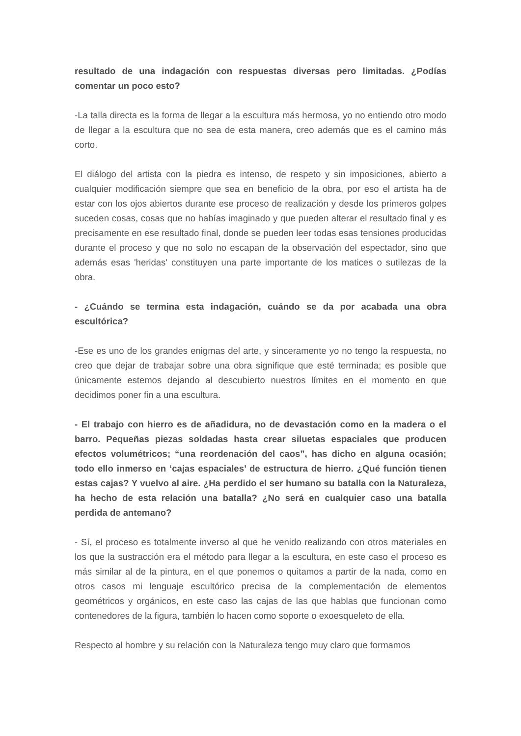resultado de una indagación con respuestas diversas pero limitadas. ¿Podías comentar un poco esto?
-La talla directa es la forma de llegar a la escultura más hermosa, yo no entiendo otro modo de llegar a la escultura que no sea de esta manera, creo además que es el camino más corto.
El diálogo del artista con la piedra es intenso, de respeto y sin imposiciones, abierto a cualquier modificación siempre que sea en beneficio de la obra, por eso el artista ha de estar con los ojos abiertos durante ese proceso de realización y desde los primeros golpes suceden cosas, cosas que no habías imaginado y que pueden alterar el resultado final y es precisamente en ese resultado final, donde se pueden leer todas esas tensiones producidas durante el proceso y que no solo no escapan de la observación del espectador, sino que además esas 'heridas' constituyen una parte importante de los matices o sutilezas de la obra.
- ¿Cuándo se termina esta indagación, cuándo se da por acabada una obra escultórica?
-Ese es uno de los grandes enigmas del arte, y sinceramente yo no tengo la respuesta, no creo que dejar de trabajar sobre una obra signifique que esté terminada; es posible que únicamente estemos dejando al descubierto nuestros límites en el momento en que decidimos poner fin a una escultura.
- El trabajo con hierro es de añadidura, no de devastación como en la madera o el barro. Pequeñas piezas soldadas hasta crear siluetas espaciales que producen efectos volumétricos; “una reordenación del caos”, has dicho en alguna ocasión; todo ello inmerso en ‘cajas espaciales’ de estructura de hierro. ¿Qué función tienen estas cajas? Y vuelvo al aire. ¿Ha perdido el ser humano su batalla con la Naturaleza, ha hecho de esta relación una batalla? ¿No será en cualquier caso una batalla perdida de antemano?
- Sí, el proceso es totalmente inverso al que he venido realizando con otros materiales en los que la sustracción era el método para llegar a la escultura, en este caso el proceso es más similar al de la pintura, en el que ponemos o quitamos a partir de la nada, como en otros casos mi lenguaje escultórico precisa de la complementación de elementos geométricos y orgánicos, en este caso las cajas de las que hablas que funcionan como contenedores de la figura, también lo hacen como soporte o exoesqueleto de ella.
Respecto al hombre y su relación con la Naturaleza tengo muy claro que formamos